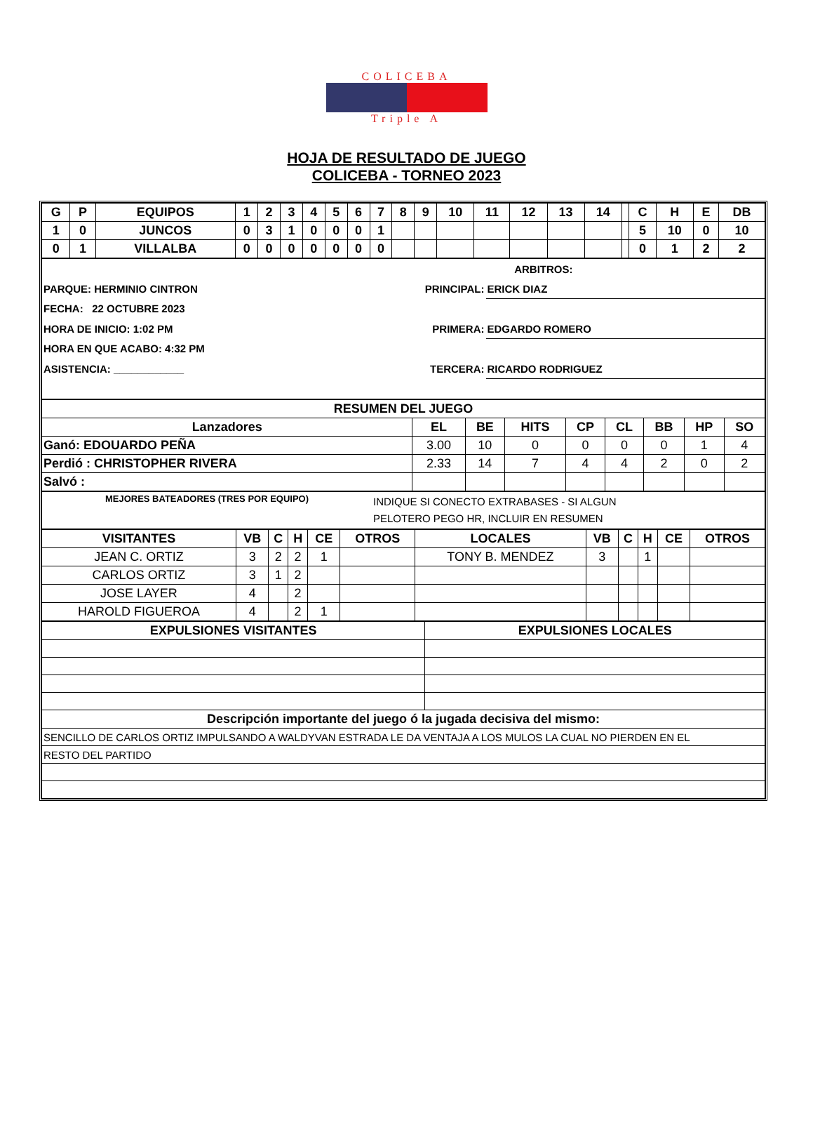COLICEBA
Triple A
HOJA DE RESULTADO DE JUEGO
COLICEBA - TORNEO 2023
| G | P | EQUIPOS | 1 | 2 | 3 | 4 | 5 | 6 | 7 | 8 | 9 | 10 | 11 | 12 | 13 | 14 | | C | H | E | DB |
| --- | --- | --- | --- | --- | --- | --- | --- | --- | --- | --- | --- | --- | --- | --- | --- | --- | --- | --- | --- | --- | --- |
| 1 | 0 | JUNCOS | 0 | 3 | 1 | 0 | 0 | 0 | 1 | | | | | | | | | 5 | 10 | 0 | 10 |
| 0 | 1 | VILLALBA | 0 | 0 | 0 | 0 | 0 | 0 | 0 | | | | | | | | | 0 | 1 | 2 | 2 |
| | ARBITROS: | |
| PARQUE: HERMINIO CINTRON | PRINCIPAL: | ERICK DIAZ |
| FECHA: 22 OCTUBRE 2023 | | |
| HORA DE INICIO: 1:02 PM | PRIMERA: | EDGARDO ROMERO |
| HORA EN QUE ACABO: 4:32 PM | | |
| ASISTENCIA: ____________ | TERCERA: | RICARDO RODRIGUEZ |
| RESUMEN DEL JUEGO | | | | | | | | |
| --- | --- | --- | --- | --- | --- | --- | --- | --- |
| Lanzadores | EL | BE | HITS | CP | CL | BB | HP | SO |
| Ganó: EDOUARDO PEÑA | 3.00 | 10 | 0 | 0 | 0 | 0 | 1 | 4 |
| Perdió : CHRISTOPHER RIVERA | 2.33 | 14 | 7 | 4 | 4 | 2 | 0 | 2 |
| Salvó : | | | | | | | | |
| MEJORES BATEADORES (TRES POR EQUIPO) | INDIQUE SI CONECTO EXTRABASES - SI ALGUN PELOTERO PEGO HR, INCLUIR EN RESUMEN |
| VISITANTES | VB | C | H | CE | OTROS | LOCALES | VB | C | H | CE | OTROS |
| --- | --- | --- | --- | --- | --- | --- | --- | --- | --- | --- | --- |
| JEAN C. ORTIZ | 3 | 2 | 2 | 1 | | TONY B. MENDEZ | 3 | | 1 | | |
| CARLOS ORTIZ | 3 | 1 | 2 | | | | | | | | |
| JOSE LAYER | 4 | | 2 | | | | | | | | |
| HAROLD FIGUEROA | 4 | | 2 | 1 | | | | | | | |
| EXPULSIONES VISITANTES | EXPULSIONES LOCALES |
| --- | --- |
| Descripción importante del juego ó la jugada decisiva del mismo: | |
| SENCILLO DE CARLOS ORTIZ IMPULSANDO A WALDYVAN ESTRADA LE DA VENTAJA A LOS MULOS LA CUAL NO PIERDEN EN EL | |
| RESTO DEL PARTIDO | |